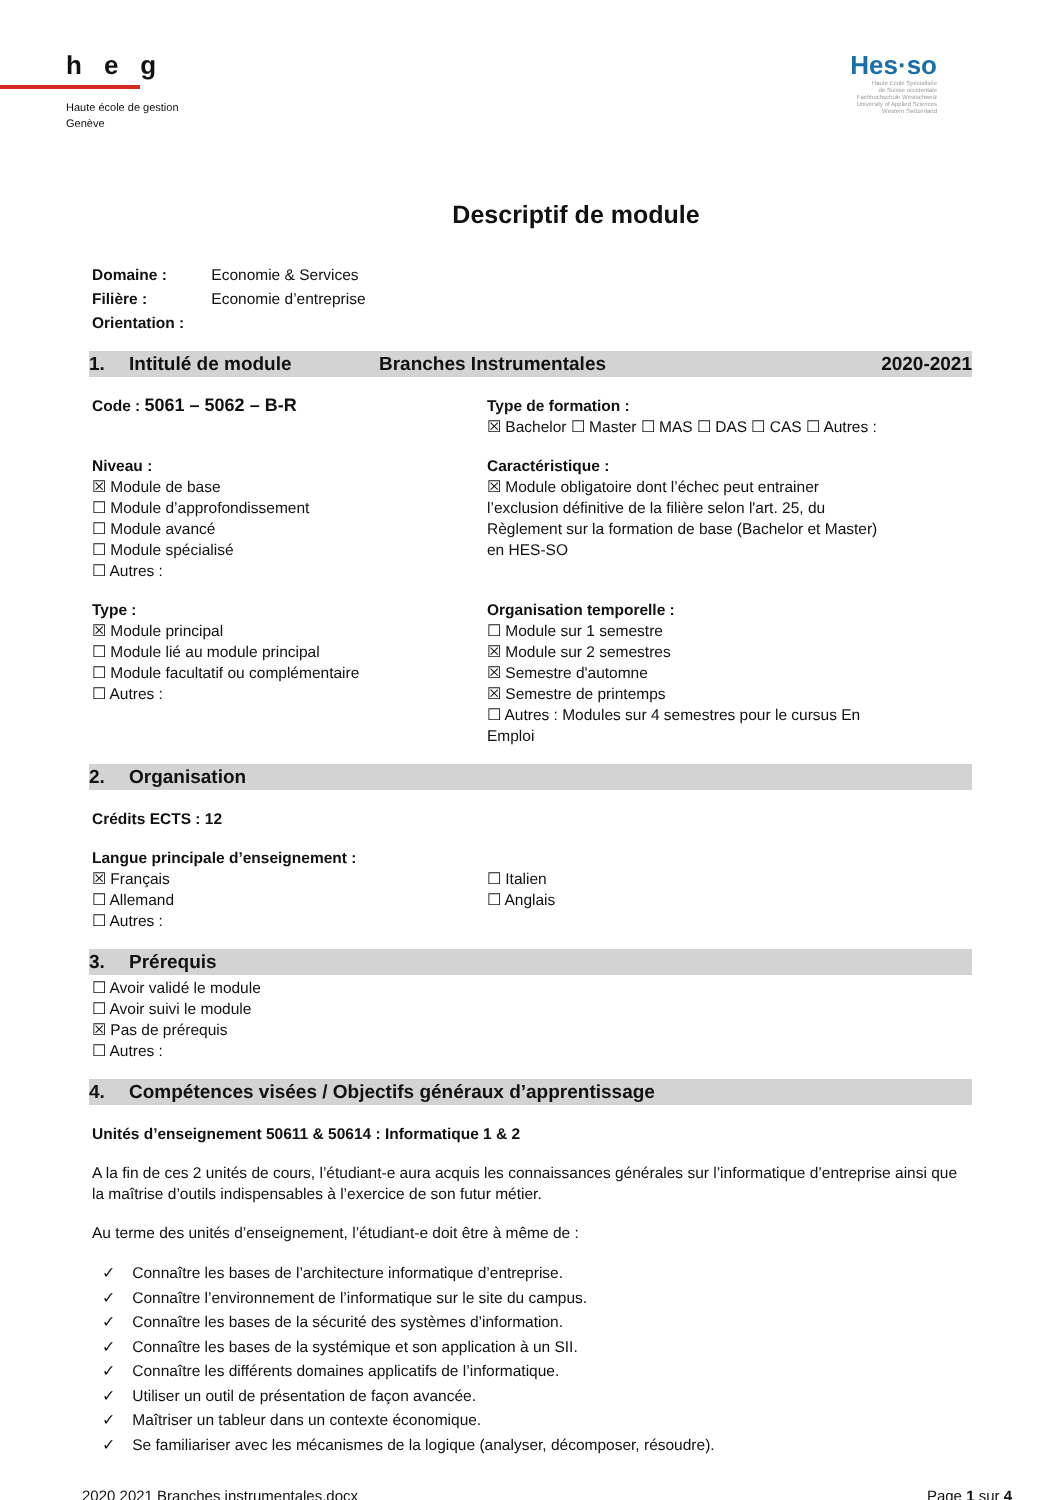heg
Haute école de gestion
Genève
Hes·so
Haute Ecole Spécialisée
de Suisse occidentale
Fachhochschule Westschweiz
University of Applied Sciences
Western Switzerland
Descriptif de module
Domaine : Economie & Services
Filière : Economie d’entreprise
Orientation :
1. Intitulé de module Branches Instrumentales 2020-2021
Code : 5061 – 5062 – B-R
Type de formation :
☒ Bachelor ☐ Master ☐ MAS ☐ DAS ☐ CAS ☐ Autres :
Niveau :
☒ Module de base
☐ Module d’approfondissement
☐ Module avancé
☐ Module spécialisé
☐ Autres :
Caractéristique :
☒ Module obligatoire dont l’échec peut entrainer l’exclusion définitive de la filière selon l'art. 25, du Règlement sur la formation de base (Bachelor et Master) en HES-SO
Type :
☒ Module principal
☐ Module lié au module principal
☐ Module facultatif ou complémentaire
☐ Autres :
Organisation temporelle :
☐ Module sur 1 semestre
☒ Module sur 2 semestres
☒ Semestre d'automne
☒ Semestre de printemps
☐ Autres : Modules sur 4 semestres pour le cursus En Emploi
2. Organisation
Crédits ECTS : 12
Langue principale d’enseignement :
☒ Français
☐ Allemand
☐ Autres :
☐ Italien
☐ Anglais
3. Prérequis
☐ Avoir validé le module
☐ Avoir suivi le module
☒ Pas de prérequis
☐ Autres :
4. Compétences visées / Objectifs généraux d’apprentissage
Unités d’enseignement 50611 & 50614 : Informatique 1 & 2
A la fin de ces 2 unités de cours, l’étudiant-e aura acquis les connaissances générales sur l’informatique d’entreprise ainsi que la maîtrise d’outils indispensables à l’exercice de son futur métier.
Au terme des unités d’enseignement, l’étudiant-e doit être à même de :
✓ Connaître les bases de l’architecture informatique d’entreprise.
✓ Connaître l’environnement de l’informatique sur le site du campus.
✓ Connaître les bases de la sécurité des systèmes d’information.
✓ Connaître les bases de la systémique et son application à un SII.
✓ Connaître les différents domaines applicatifs de l’informatique.
✓ Utiliser un outil de présentation de façon avancée.
✓ Maîtriser un tableur dans un contexte économique.
✓ Se familiariser avec les mécanismes de la logique (analyser, décomposer, résoudre).
2020 2021 Branches instrumentales.docx Page 1 sur 4